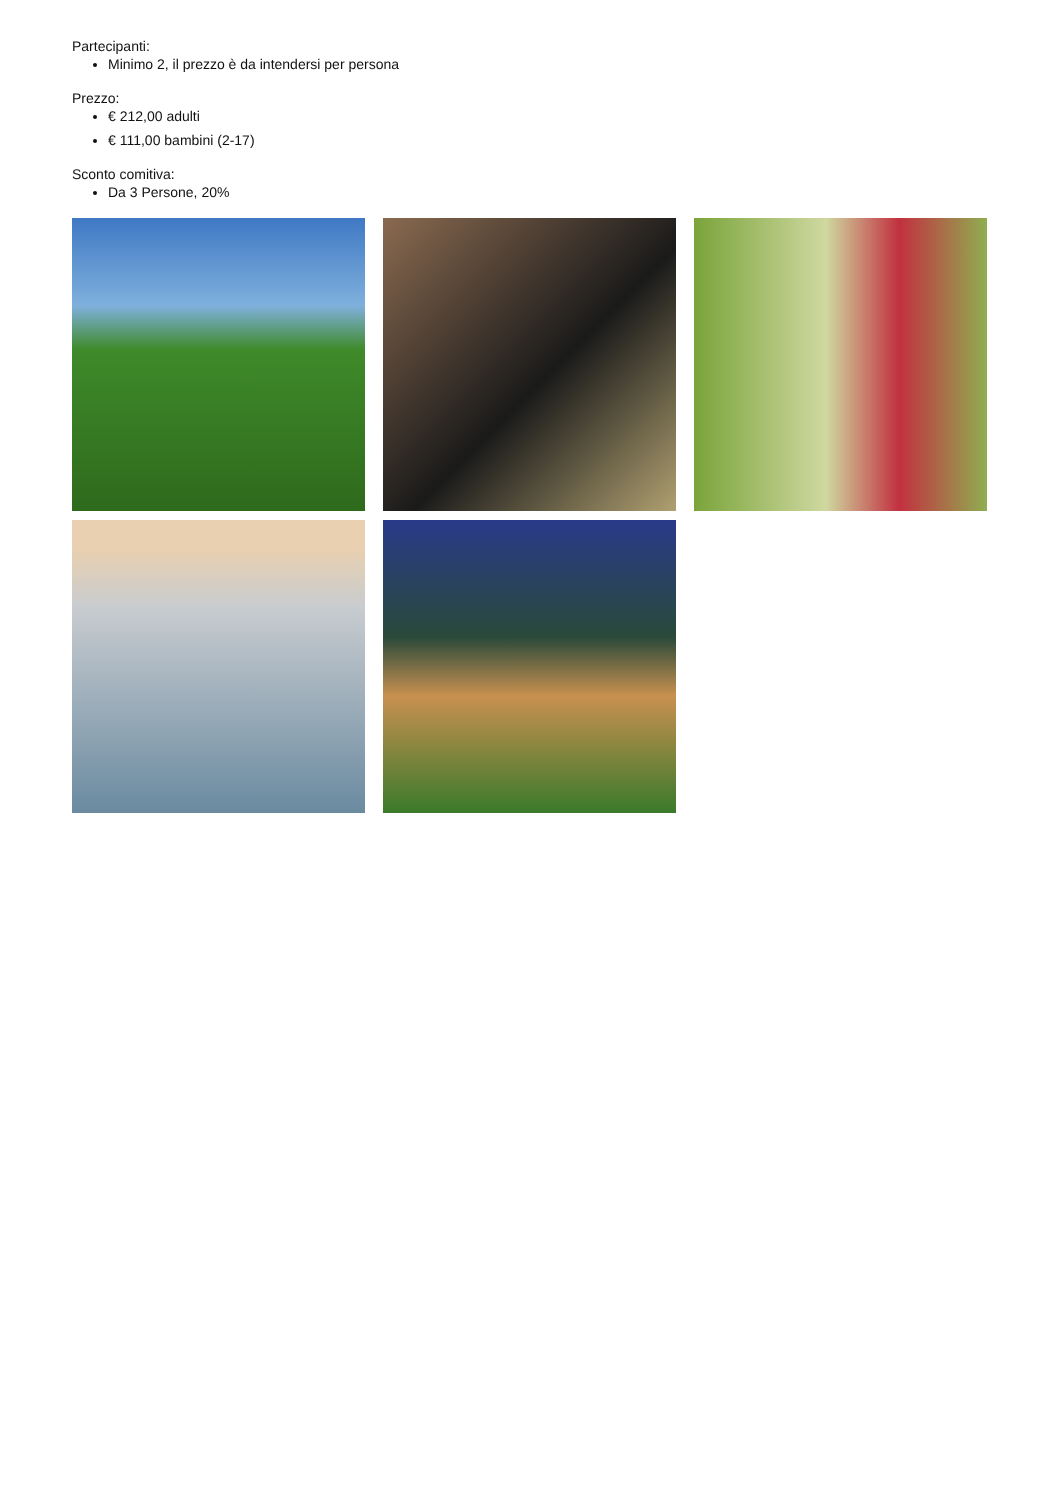Partecipanti:
Minimo 2, il prezzo è da intendersi per persona
Prezzo:
€ 212,00 adulti
€ 111,00 bambini (2-17)
Sconto comitiva:
Da 3 Persone, 20%